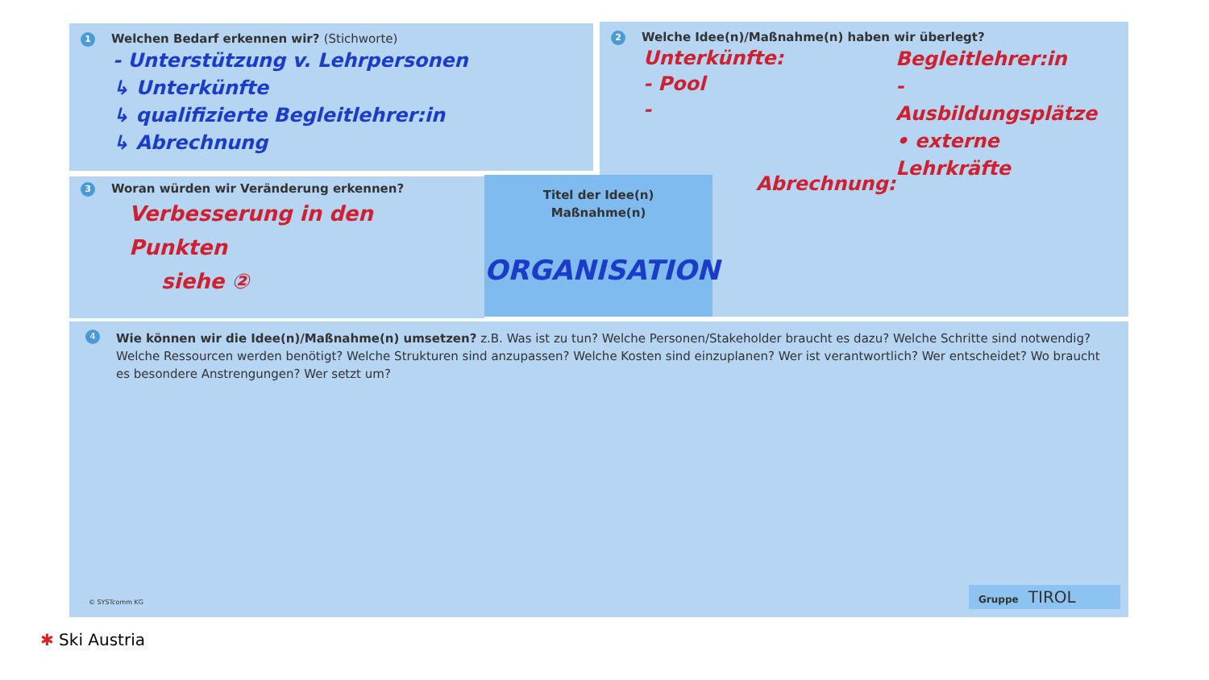1 Welchen Bedarf erkennen wir? (Stichworte)
- Unterstützung v. Lehrpersonen
↳ Unterkünfte
↳ qualifizierte Begleitlehrer:in
↳ Abrechnung
2 Welche Idee(n)/Maßnahme(n) haben wir überlegt?
Unterkünfte:
- Pool
-
Abrechnung:
Begleitlehrer:in
- Ausbildungsplätze
• externe Lehrkräfte
3 Woran würden wir Veränderung erkennen?
Verbesserung in den Punkten
siehe ②
Titel der Idee(n)
Maßnahme(n)
ORGANISATION
4
Wie können wir die Idee(n)/Maßnahme(n) umsetzen? z.B. Was ist zu tun? Welche Personen/Stakeholder braucht es dazu? Welche Schritte sind notwendig? Welche Ressourcen werden benötigt? Welche Strukturen sind anzupassen? Welche Kosten sind einzuplanen? Wer ist verantwortlich? Wer entscheidet? Wo braucht es besondere Anstrengungen? Wer setzt um?
© SYSTcomm KG Gruppe TIROL
✱ Ski Austria